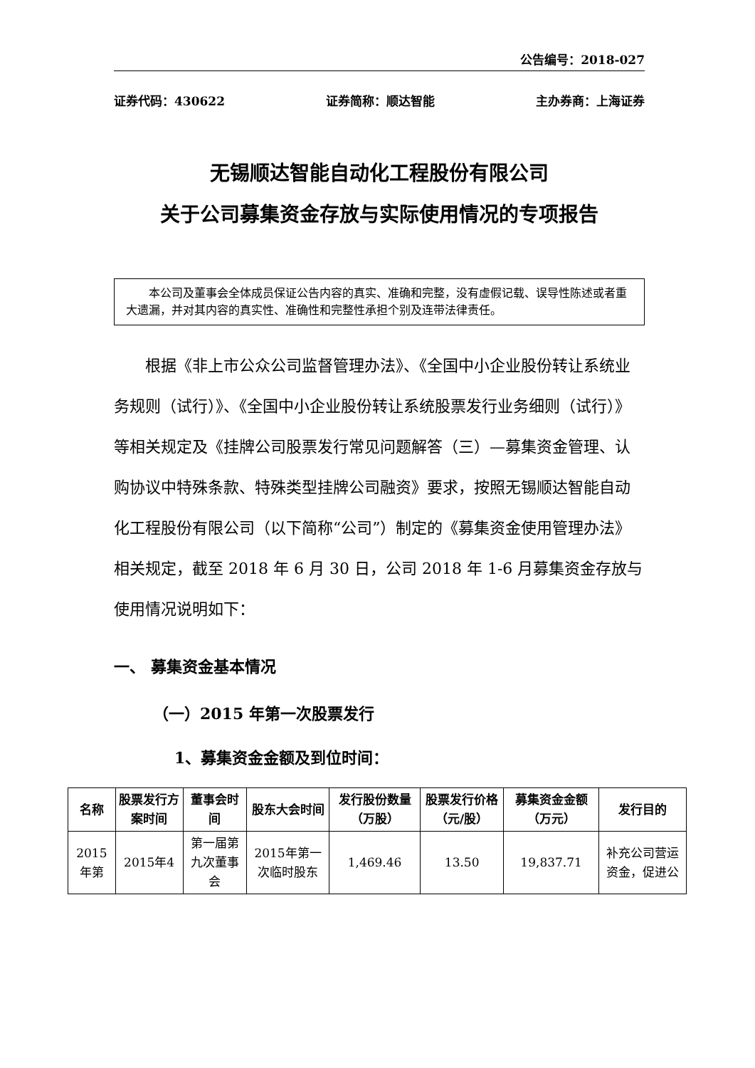公告编号：2018-027
证券代码：430622 证券简称：顺达智能 主办券商：上海证券
无锡顺达智能自动化工程股份有限公司
关于公司募集资金存放与实际使用情况的专项报告
本公司及董事会全体成员保证公告内容的真实、准确和完整，没有虚假记载、误导性陈述或者重大遗漏，并对其内容的真实性、准确性和完整性承担个别及连带法律责任。
根据《非上市公众公司监督管理办法》、《全国中小企业股份转让系统业务规则（试行）》、《全国中小企业股份转让系统股票发行业务细则（试行）》等相关规定及《挂牌公司股票发行常见问题解答（三）—募集资金管理、认购协议中特殊条款、特殊类型挂牌公司融资》要求，按照无锡顺达智能自动化工程股份有限公司（以下简称“公司”）制定的《募集资金使用管理办法》相关规定，截至 2018 年 6 月 30 日，公司 2018 年 1-6 月募集资金存放与使用情况说明如下：
一、 募集资金基本情况
（一）2015 年第一次股票发行
1、募集资金金额及到位时间：
| 名称 | 股票发行方案时间 | 董事会时间 | 股东大会时间 | 发行股份数量（万股） | 股票发行价格（元/股） | 募集资金金额（万元） | 发行目的 |
| --- | --- | --- | --- | --- | --- | --- | --- |
| 2015年第 | 2015年4 | 第一届第九次董事会 | 2015年第一次临时股东 | 1,469.46 | 13.50 | 19,837.71 | 补充公司营运资金，促进公 |